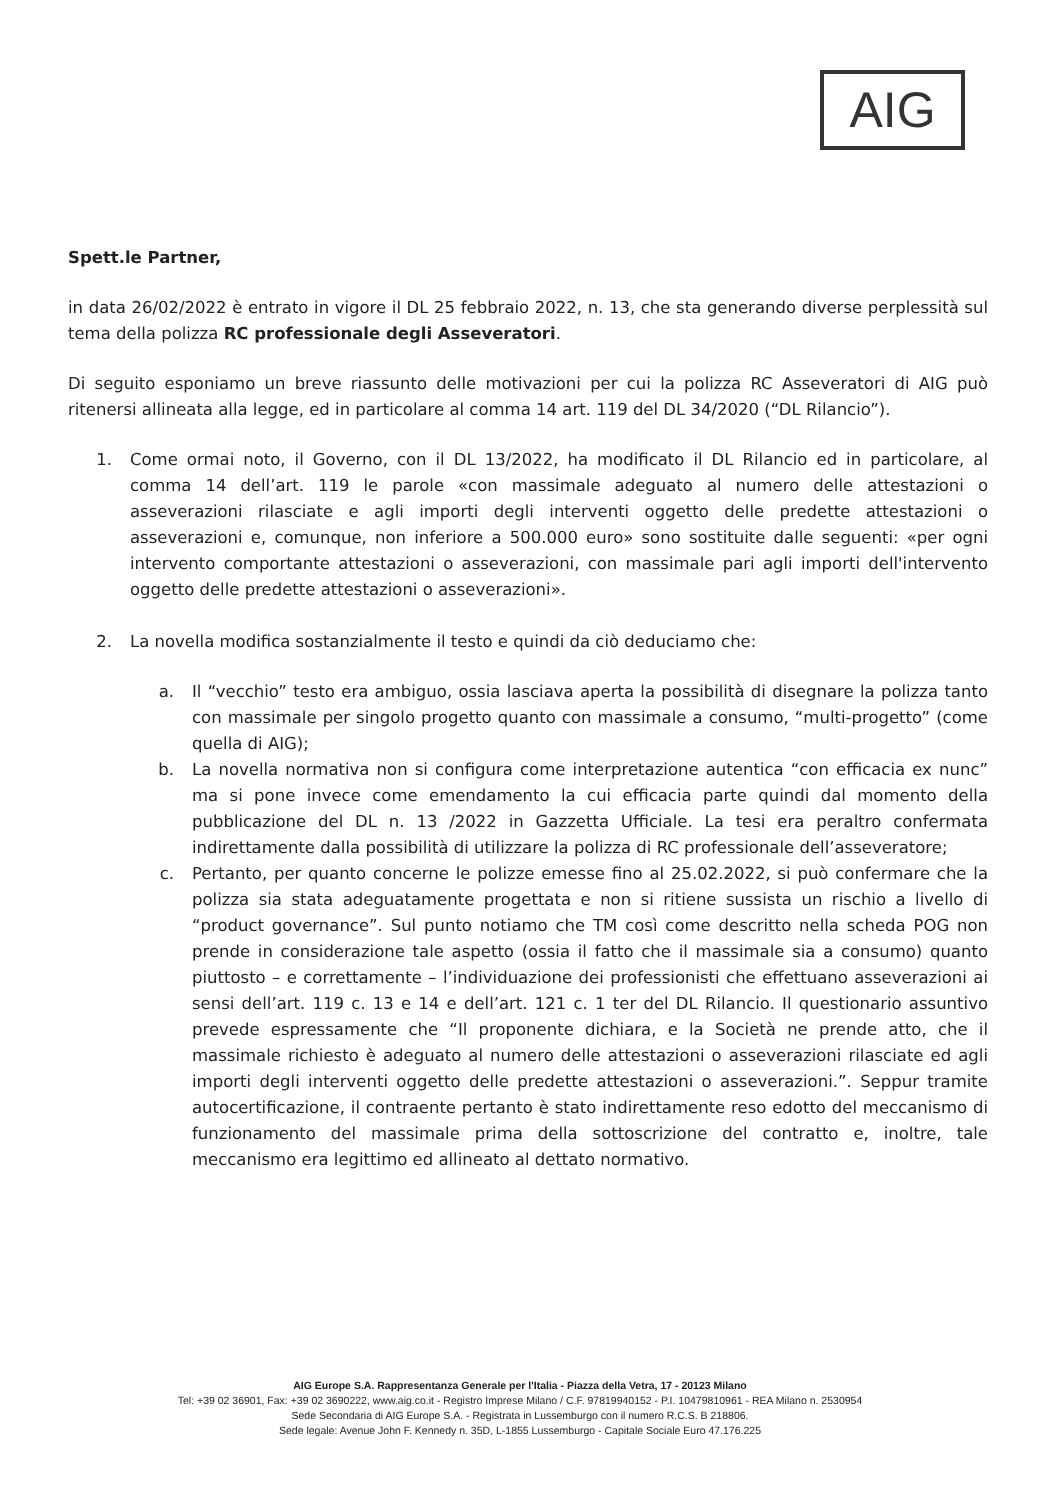AIG
Spett.le Partner,
in data 26/02/2022 è entrato in vigore il DL 25 febbraio 2022, n. 13, che sta generando diverse perplessità sul tema della polizza RC professionale degli Asseveratori.
Di seguito esponiamo un breve riassunto delle motivazioni per cui la polizza RC Asseveratori di AIG può ritenersi allineata alla legge, ed in particolare al comma 14 art. 119 del DL 34/2020 (“DL Rilancio”).
1. Come ormai noto, il Governo, con il DL 13/2022, ha modificato il DL Rilancio ed in particolare, al comma 14 dell’art. 119 le parole «con massimale adeguato al numero delle attestazioni o asseverazioni rilasciate e agli importi degli interventi oggetto delle predette attestazioni o asseverazioni e, comunque, non inferiore a 500.000 euro» sono sostituite dalle seguenti: «per ogni intervento comportante attestazioni o asseverazioni, con massimale pari agli importi dell'intervento oggetto delle predette attestazioni o asseverazioni».
2. La novella modifica sostanzialmente il testo e quindi da ciò deduciamo che:
a. Il “vecchio” testo era ambiguo, ossia lasciava aperta la possibilità di disegnare la polizza tanto con massimale per singolo progetto quanto con massimale a consumo, “multi-progetto” (come quella di AIG);
b. La novella normativa non si configura come interpretazione autentica “con efficacia ex nunc” ma si pone invece come emendamento la cui efficacia parte quindi dal momento della pubblicazione del DL n. 13 /2022 in Gazzetta Ufficiale. La tesi era peraltro confermata indirettamente dalla possibilità di utilizzare la polizza di RC professionale dell’asseveratore;
c. Pertanto, per quanto concerne le polizze emesse fino al 25.02.2022, si può confermare che la polizza sia stata adeguatamente progettata e non si ritiene sussista un rischio a livello di “product governance”. Sul punto notiamo che TM così come descritto nella scheda POG non prende in considerazione tale aspetto (ossia il fatto che il massimale sia a consumo) quanto piuttosto – e correttamente – l’individuazione dei professionisti che effettuano asseverazioni ai sensi dell’art. 119 c. 13 e 14 e dell’art. 121 c. 1 ter del DL Rilancio. Il questionario assuntivo prevede espressamente che “Il proponente dichiara, e la Società ne prende atto, che il massimale richiesto è adeguato al numero delle attestazioni o asseverazioni rilasciate ed agli importi degli interventi oggetto delle predette attestazioni o asseverazioni.”. Seppur tramite autocertificazione, il contraente pertanto è stato indirettamente reso edotto del meccanismo di funzionamento del massimale prima della sottoscrizione del contratto e, inoltre, tale meccanismo era legittimo ed allineato al dettato normativo.
AIG Europe S.A. Rappresentanza Generale per l'Italia - Piazza della Vetra, 17 - 20123 Milano
Tel: +39 02 36901, Fax: +39 02 3690222, www.aig.co.it - Registro Imprese Milano / C.F. 97819940152 - P.I. 10479810961 - REA Milano n. 2530954
Sede Secondaria di AIG Europe S.A. - Registrata in Lussemburgo con il numero R.C.S. B 218806.
Sede legale: Avenue John F. Kennedy n. 35D, L-1855 Lussemburgo - Capitale Sociale Euro 47.176.225